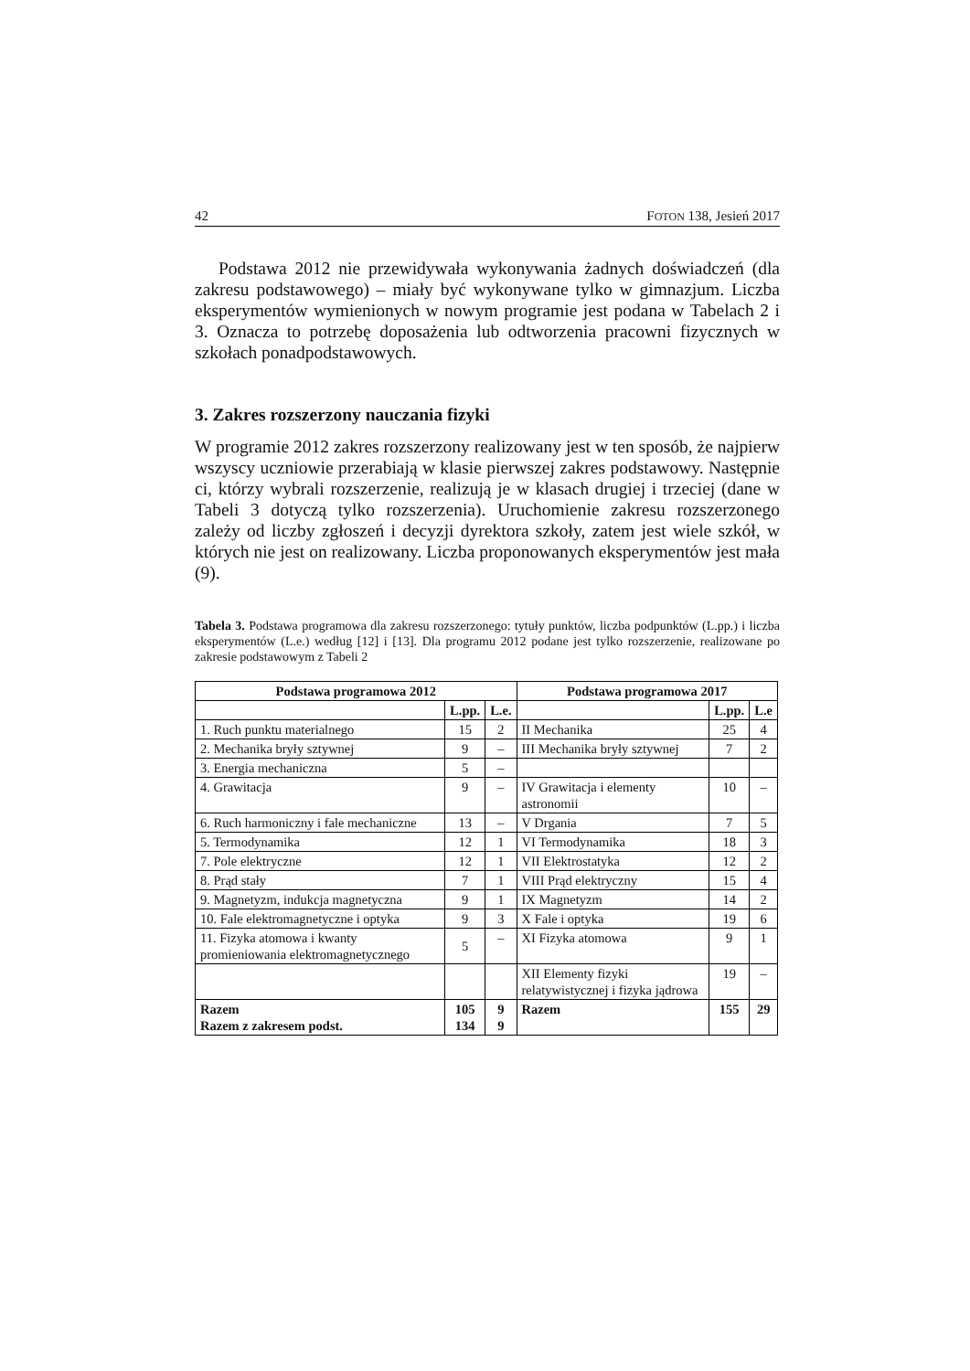42 FOTON 138, Jesień 2017
Podstawa 2012 nie przewidywała wykonywania żadnych doświadczeń (dla zakresu podstawowego) – miały być wykonywane tylko w gimnazjum. Liczba eksperymentów wymienionych w nowym programie jest podana w Tabelach 2 i 3. Oznacza to potrzebę doposażenia lub odtworzenia pracowni fizycznych w szkołach ponadpodstawowych.
3. Zakres rozszerzony nauczania fizyki
W programie 2012 zakres rozszerzony realizowany jest w ten sposób, że najpierw wszyscy uczniowie przerabiają w klasie pierwszej zakres podstawowy. Następnie ci, którzy wybrali rozszerzenie, realizują je w klasach drugiej i trzeciej (dane w Tabeli 3 dotyczą tylko rozszerzenia). Uruchomienie zakresu rozszerzonego zależy od liczby zgłoszeń i decyzji dyrektora szkoły, zatem jest wiele szkół, w których nie jest on realizowany. Liczba proponowanych eksperymentów jest mała (9).
Tabela 3. Podstawa programowa dla zakresu rozszerzonego: tytuły punktów, liczba podpunktów (L.pp.) i liczba eksperymentów (L.e.) według [12] i [13]. Dla programu 2012 podane jest tylko rozszerzenie, realizowane po zakresie podstawowym z Tabeli 2
| Podstawa programowa 2012 | | | Podstawa programowa 2017 | | |
| --- | --- | --- | --- | --- | --- |
| | L.pp. | L.e. | | L.pp. | L.e |
| 1. Ruch punktu materialnego | 15 | 2 | II Mechanika | 25 | 4 |
| 2. Mechanika bryły sztywnej | 9 | – | III Mechanika bryły sztywnej | 7 | 2 |
| 3. Energia mechaniczna | 5 | – | | | |
| 4. Grawitacja | 9 | – | IV Grawitacja i elementy astronomii | 10 | – |
| 6. Ruch harmoniczny i fale mechaniczne | 13 | – | V Drgania | 7 | 5 |
| 5. Termodynamika | 12 | 1 | VI Termodynamika | 18 | 3 |
| 7. Pole elektryczne | 12 | 1 | VII Elektrostatyka | 12 | 2 |
| 8. Prąd stały | 7 | 1 | VIII Prąd elektryczny | 15 | 4 |
| 9. Magnetyzm, indukcja magnetyczna | 9 | 1 | IX Magnetyzm | 14 | 2 |
| 10. Fale elektromagnetyczne i optyka | 9 | 3 | X Fale i optyka | 19 | 6 |
| 11. Fizyka atomowa i kwanty promieniowania elektromagnetycznego | 5 | – | XI Fizyka atomowa | 9 | 1 |
| | | | XII Elementy fizyki relatywistycznej i fizyka jądrowa | 19 | – |
| Razem Razem z zakresem podst. | 105 134 | 9 9 | Razem | 155 | 29 |